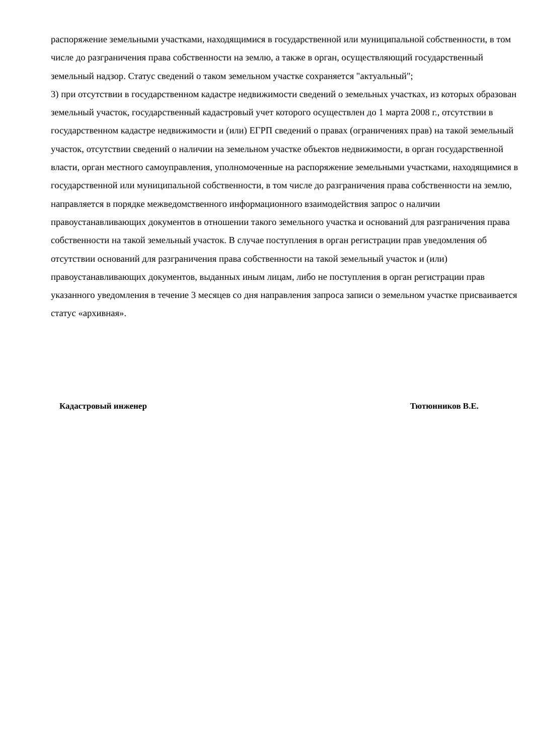распоряжение земельными участками, находящимися в государственной или муниципальной собственности, в том числе до разграничения права собственности на землю, а также в орган, осуществляющий государственный земельный надзор. Статус сведений о таком земельном участке сохраняется "актуальный";
3) при отсутствии в государственном кадастре недвижимости сведений о земельных участках, из которых образован земельный участок, государственный кадастровый учет которого осуществлен до 1 марта 2008 г., отсутствии в государственном кадастре недвижимости и (или) ЕГРП сведений о правах (ограничениях прав) на такой земельный участок, отсутствии сведений о наличии на земельном участке объектов недвижимости, в орган государственной власти, орган местного самоуправления, уполномоченные на распоряжение земельными участками, находящимися в государственной или муниципальной собственности, в том числе до разграничения права собственности на землю, направляется в порядке межведомственного информационного взаимодействия запрос о наличии правоустанавливающих документов в отношении такого земельного участка и оснований для разграничения права собственности на такой земельный участок. В случае поступления в орган регистрации прав уведомления об отсутствии оснований для разграничения права собственности на такой земельный участок и (или) правоустанавливающих документов, выданных иным лицам, либо не поступления в орган регистрации прав указанного уведомления в течение 3 месяцев со дня направления запроса записи о земельном участке присваивается статус «архивная».
Кадастровый инженер Тютюнников В.Е.